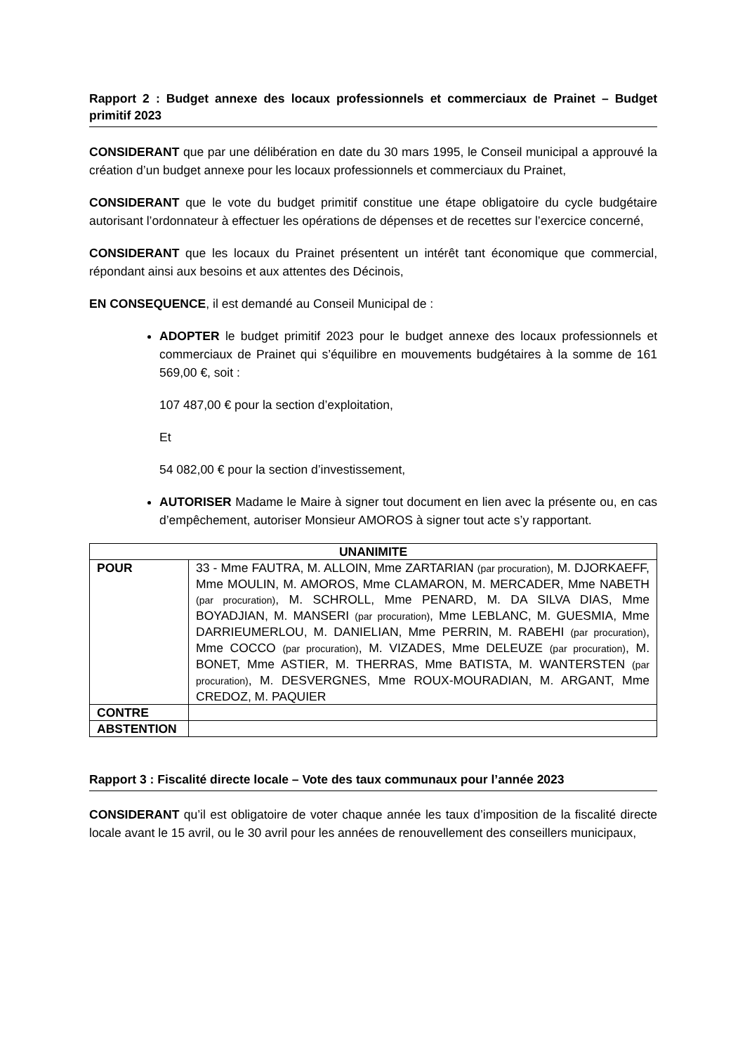Rapport 2 : Budget annexe des locaux professionnels et commerciaux de Prainet – Budget primitif 2023
CONSIDERANT que par une délibération en date du 30 mars 1995, le Conseil municipal a approuvé la création d’un budget annexe pour les locaux professionnels et commerciaux du Prainet,
CONSIDERANT que le vote du budget primitif constitue une étape obligatoire du cycle budgétaire autorisant l’ordonnateur à effectuer les opérations de dépenses et de recettes sur l’exercice concerné,
CONSIDERANT que les locaux du Prainet présentent un intérêt tant économique que commercial, répondant ainsi aux besoins et aux attentes des Décinois,
EN CONSEQUENCE, il est demandé au Conseil Municipal de :
ADOPTER le budget primitif 2023 pour le budget annexe des locaux professionnels et commerciaux de Prainet qui s’équilibre en mouvements budgétaires à la somme de 161 569,00 €, soit :
107 487,00 € pour la section d’exploitation,
Et
54 082,00 € pour la section d’investissement,
AUTORISER Madame le Maire à signer tout document en lien avec la présente ou, en cas d’empêchement, autoriser Monsieur AMOROS à signer tout acte s’y rapportant.
| UNANIMITE | |
| --- | --- |
| POUR | 33 - Mme FAUTRA, M. ALLOIN, Mme ZARTARIAN (par procuration) , M. DJORKAEFF, Mme MOULIN, M. AMOROS, Mme CLAMARON, M. MERCADER, Mme NABETH (par procuration) , M. SCHROLL, Mme PENARD, M. DA SILVA DIAS, Mme BOYADJIAN, M. MANSERI (par procuration) , Mme LEBLANC, M. GUESMIA, Mme DARRIEUMERLOU, M. DANIELIAN, Mme PERRIN, M. RABEHI (par procuration) , Mme COCCO (par procuration) , M. VIZADES, Mme DELEUZE (par procuration) , M. BONET, Mme ASTIER, M. THERRAS, Mme BATISTA, M. WANTERSTEN (par procuration) , M. DESVERGNES, Mme ROUX-MOURADIAN, M. ARGANT, Mme CREDOZ, M. PAQUIER |
| CONTRE | |
| ABSTENTION | |
Rapport 3 : Fiscalité directe locale – Vote des taux communaux pour l’année 2023
CONSIDERANT qu’il est obligatoire de voter chaque année les taux d’imposition de la fiscalité directe locale avant le 15 avril, ou le 30 avril pour les années de renouvellement des conseillers municipaux,